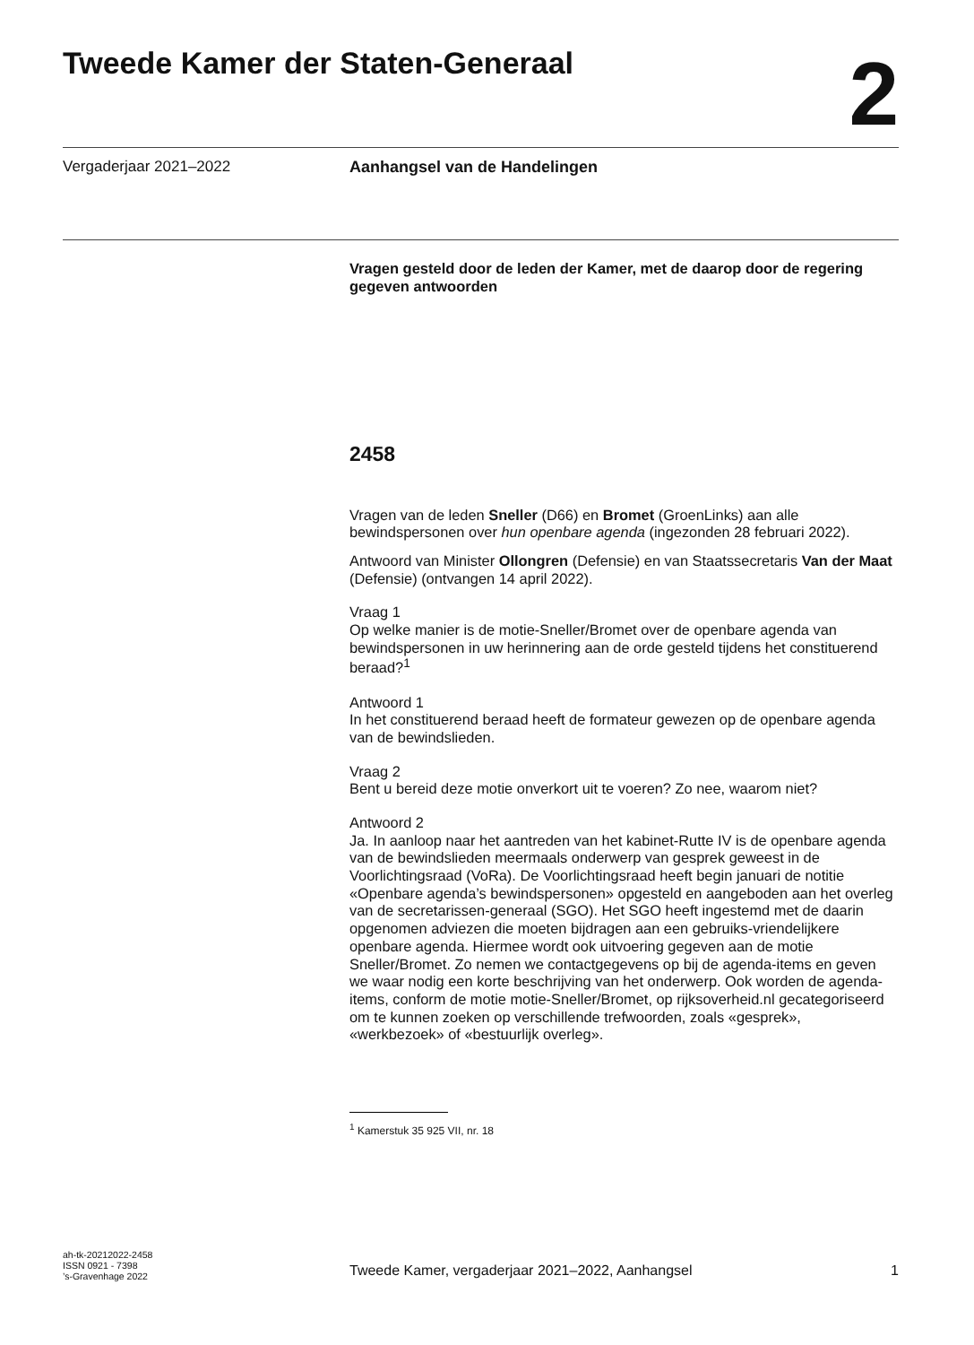Tweede Kamer der Staten-Generaal
2
Vergaderjaar 2021–2022 Aanhangsel van de Handelingen
Vragen gesteld door de leden der Kamer, met de daarop door de regering gegeven antwoorden
2458
Vragen van de leden Sneller (D66) en Bromet (GroenLinks) aan alle bewindspersonen over hun openbare agenda (ingezonden 28 februari 2022).
Antwoord van Minister Ollongren (Defensie) en van Staatssecretaris Van der Maat (Defensie) (ontvangen 14 april 2022).
Vraag 1
Op welke manier is de motie-Sneller/Bromet over de openbare agenda van bewindspersonen in uw herinnering aan de orde gesteld tijdens het constituerend beraad?<sup>1</sup>
Antwoord 1
In het constituerend beraad heeft de formateur gewezen op de openbare agenda van de bewindslieden.
Vraag 2
Bent u bereid deze motie onverkort uit te voeren? Zo nee, waarom niet?
Antwoord 2
Ja. In aanloop naar het aantreden van het kabinet-Rutte IV is de openbare agenda van de bewindslieden meermaals onderwerp van gesprek geweest in de Voorlichtingsraad (VoRa). De Voorlichtingsraad heeft begin januari de notitie «Openbare agenda’s bewindspersonen» opgesteld en aangeboden aan het overleg van de secretarissen-generaal (SGO). Het SGO heeft ingestemd met de daarin opgenomen adviezen die moeten bijdragen aan een gebruiks-vriendelijkere openbare agenda. Hiermee wordt ook uitvoering gegeven aan de motie Sneller/Bromet. Zo nemen we contactgegevens op bij de agenda-items en geven we waar nodig een korte beschrijving van het onderwerp. Ook worden de agenda-items, conform de motie motie-Sneller/Bromet, op rijksoverheid.nl gecategoriseerd om te kunnen zoeken op verschillende trefwoorden, zoals «gesprek», «werkbezoek» of «bestuurlijk overleg».
<sup>1</sup> Kamerstuk 35 925 VII, nr. 18
ah-tk-20212022-2458
ISSN 0921 - 7398
’s-Gravenhage 2022
Tweede Kamer, vergaderjaar 2021–2022, Aanhangsel 1